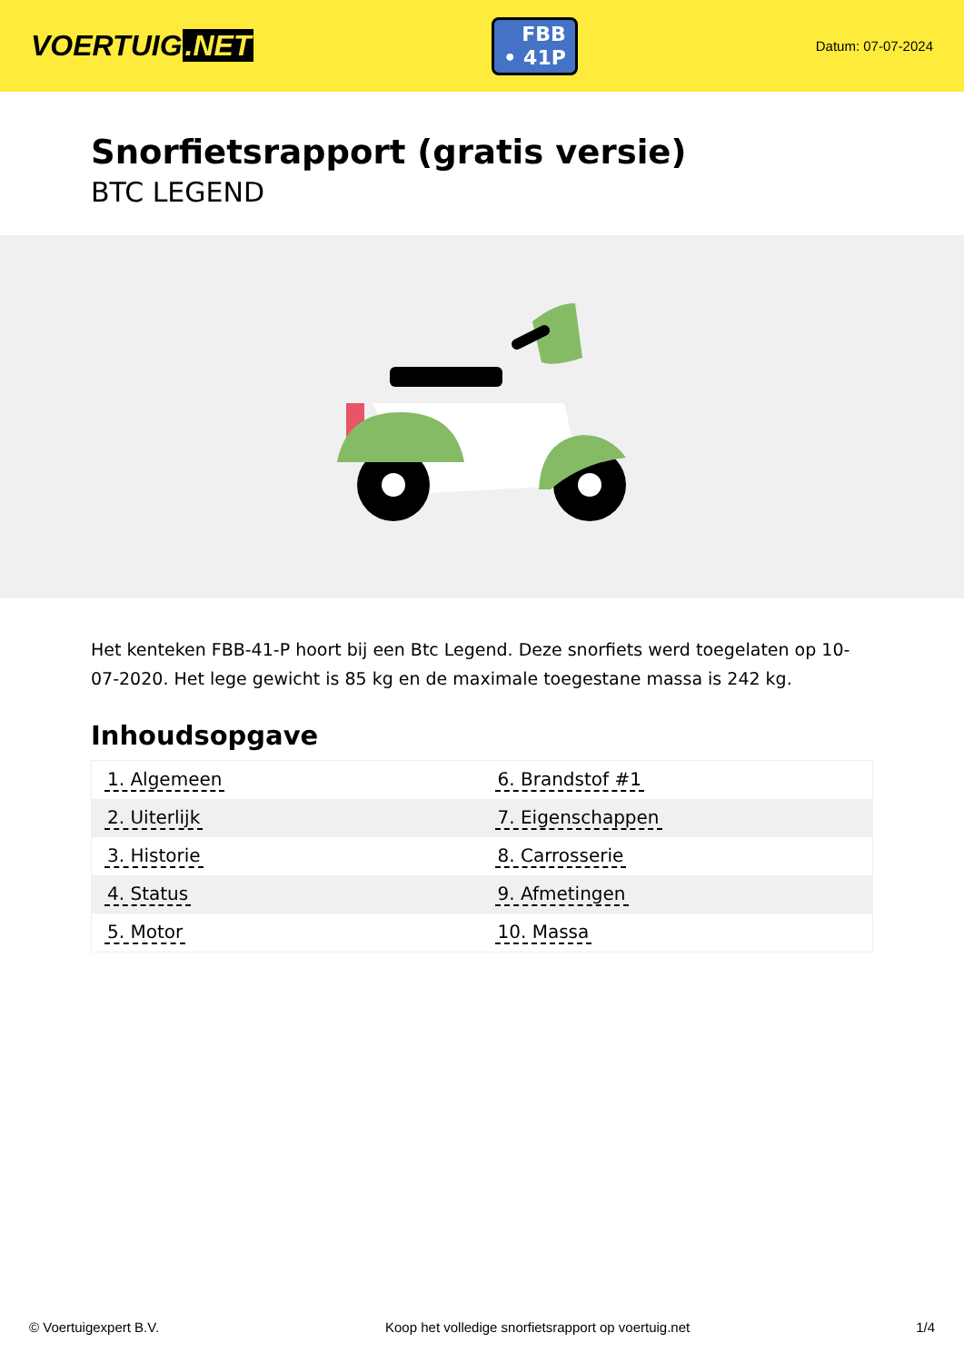VOERTUIG.NET
FBB
• 41P
Datum: 07-07-2024
Snorfietsrapport (gratis versie)
BTC LEGEND
Het kenteken FBB-41-P hoort bij een Btc Legend. Deze snorfiets werd toegelaten op 10-07-2020. Het lege gewicht is 85 kg en de maximale toegestane massa is 242 kg.
Inhoudsopgave
| 1. Algemeen | 6. Brandstof #1 |
| 2. Uiterlijk | 7. Eigenschappen |
| 3. Historie | 8. Carrosserie |
| 4. Status | 9. Afmetingen |
| 5. Motor | 10. Massa |
© Voertuigexpert B.V. Koop het volledige snorfietsrapport op voertuig.net 1/4